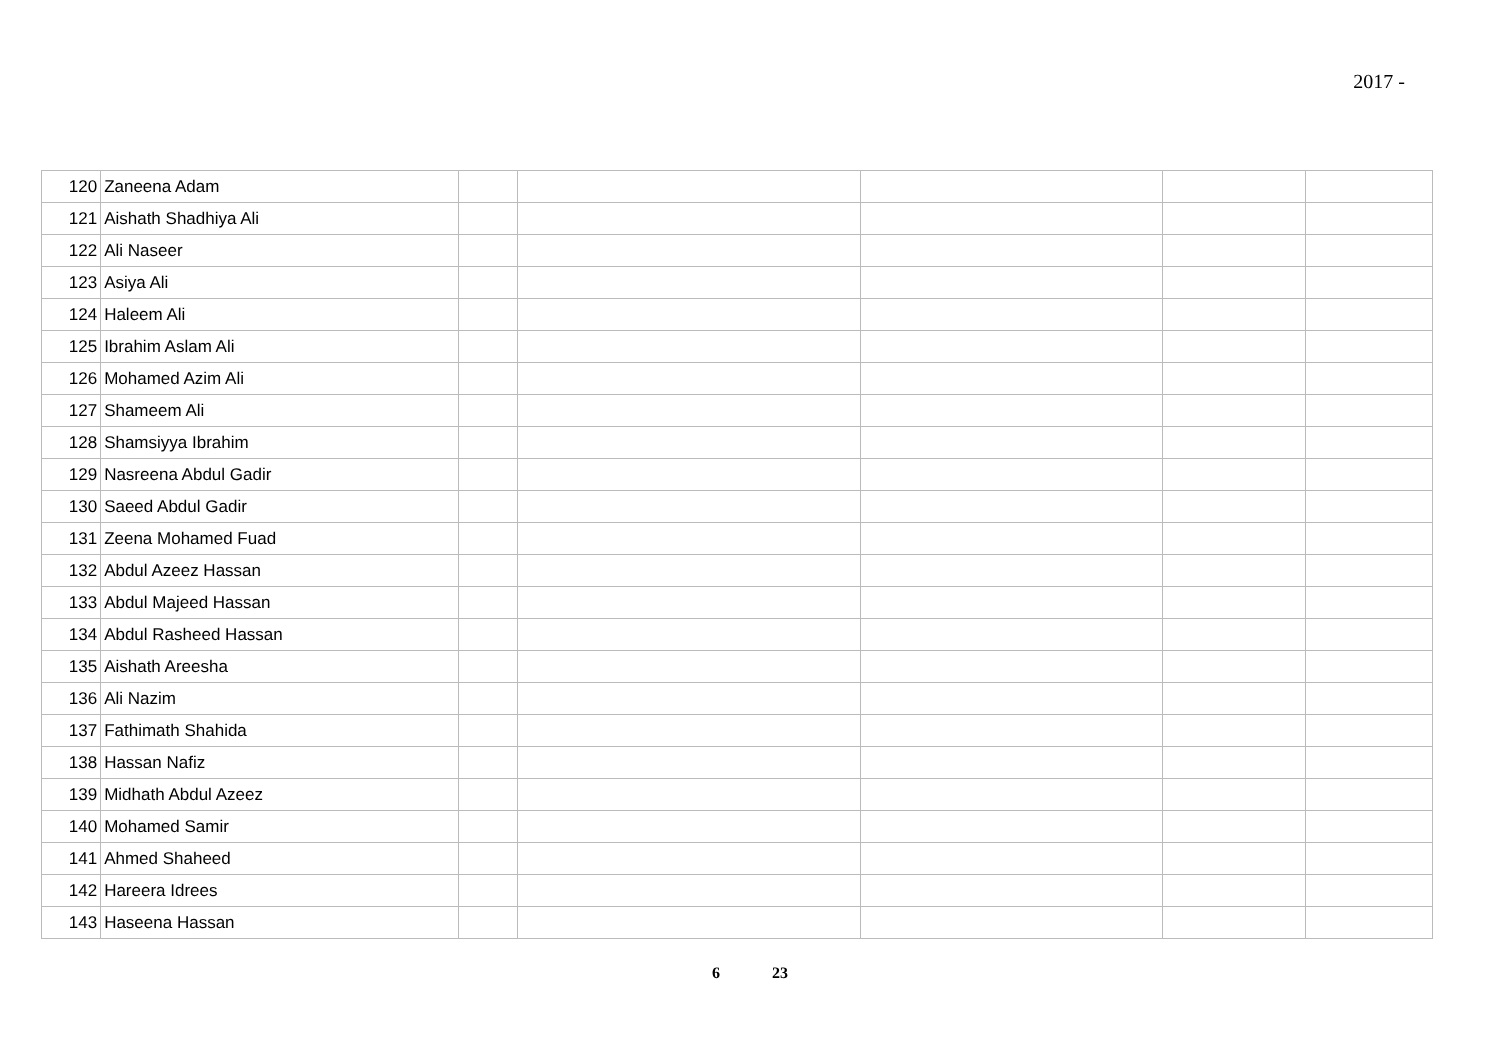2017 -
| 120 | Zaneena Adam | | | | | |
| 121 | Aishath Shadhiya Ali | | | | | |
| 122 | Ali Naseer | | | | | |
| 123 | Asiya Ali | | | | | |
| 124 | Haleem Ali | | | | | |
| 125 | Ibrahim Aslam Ali | | | | | |
| 126 | Mohamed Azim Ali | | | | | |
| 127 | Shameem Ali | | | | | |
| 128 | Shamsiyya Ibrahim | | | | | |
| 129 | Nasreena Abdul Gadir | | | | | |
| 130 | Saeed Abdul Gadir | | | | | |
| 131 | Zeena Mohamed Fuad | | | | | |
| 132 | Abdul Azeez Hassan | | | | | |
| 133 | Abdul Majeed Hassan | | | | | |
| 134 | Abdul Rasheed Hassan | | | | | |
| 135 | Aishath Areesha | | | | | |
| 136 | Ali Nazim | | | | | |
| 137 | Fathimath Shahida | | | | | |
| 138 | Hassan Nafiz | | | | | |
| 139 | Midhath Abdul Azeez | | | | | |
| 140 | Mohamed Samir | | | | | |
| 141 | Ahmed Shaheed | | | | | |
| 142 | Hareera Idrees | | | | | |
| 143 | Haseena Hassan | | | | | |
6 23